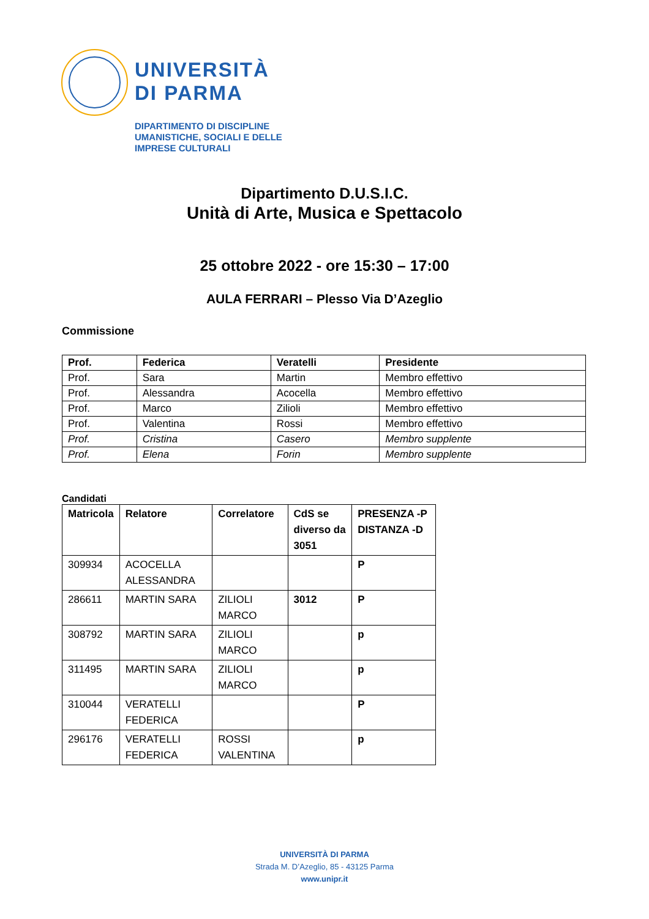UNIVERSITÀ
DI PARMA
DIPARTIMENTO DI DISCIPLINE
UMANISTICHE, SOCIALI E DELLE
IMPRESE CULTURALI
Dipartimento D.U.S.I.C.
Unità di Arte, Musica e Spettacolo
25 ottobre 2022 - ore 15:30 – 17:00
AULA FERRARI – Plesso Via D’Azeglio
Commissione
| Prof. | Federica | Veratelli | Presidente |
| --- | --- | --- | --- |
| Prof. | Sara | Martin | Membro effettivo |
| Prof. | Alessandra | Acocella | Membro effettivo |
| Prof. | Marco | Zilioli | Membro effettivo |
| Prof. | Valentina | Rossi | Membro effettivo |
| Prof. | Cristina | Casero | Membro supplente |
| Prof. | Elena | Forin | Membro supplente |
Candidati
| Matricola | Relatore | Correlatore | CdS se diverso da 3051 | PRESENZA -P DISTANZA -D |
| --- | --- | --- | --- | --- |
| 309934 | ACOCELLA ALESSANDRA | | | P |
| 286611 | MARTIN SARA | ZILIOLI MARCO | 3012 | P |
| 308792 | MARTIN SARA | ZILIOLI MARCO | | p |
| 311495 | MARTIN SARA | ZILIOLI MARCO | | p |
| 310044 | VERATELLI FEDERICA | | | P |
| 296176 | VERATELLI FEDERICA | ROSSI VALENTINA | | p |
UNIVERSITÀ DI PARMA
Strada M. D’Azeglio, 85 - 43125 Parma
www.unipr.it